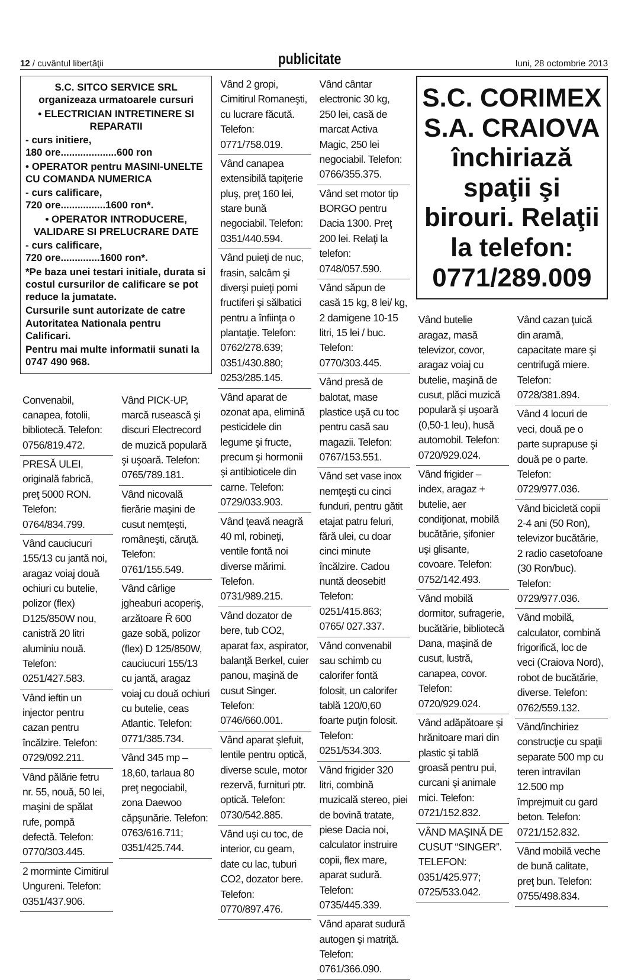12 / cuvântul libertăţii publicitate luni, 28 octombrie 2013
S.C. SITCO SERVICE SRL
organizeaza urmatoarele cursuri
• ELECTRICIAN INTRETINERE SI REPARATII
- curs initiere,
180 ore....................600 ron
• OPERATOR pentru MASINI-UNELTE CU COMANDA NUMERICA
- curs calificare,
720 ore................1600 ron*.
• OPERATOR INTRODUCERE, VALIDARE SI PRELUCRARE DATE
- curs calificare,
720 ore..............1600 ron*.
*Pe baza unei testari initiale, durata si costul cursurilor de calificare se pot reduce la jumatate.
Cursurile sunt autorizate de catre Autoritatea Nationala pentru Calificari.
Pentru mai multe informatii sunati la 0747 490 968.
Convenabil, canapea, fotolii, bibliotecă. Telefon: 0756/819.472.
PRESĂ ULEI, originală fabrică, preţ 5000 RON. Telefon: 0764/834.799.
Vând cauciucuri 155/13 cu jantă noi, aragaz voiaj două ochiuri cu butelie, polizor (flex) D125/850W nou, canistră 20 litri aluminiu nouă. Telefon: 0251/427.583.
Vând ieftin un injector pentru cazan pentru încălzire. Telefon: 0729/092.211.
Vând pălărie fetru nr. 55, nouă, 50 lei, maşini de spălat rufe, pompă defectă. Telefon: 0770/303.445.
2 morminte Cimitirul Ungureni. Telefon: 0351/437.906.
Vând PICK-UP, marcă rusească şi discuri Electrecord de muzică populară şi uşoară. Telefon: 0765/789.181.
Vând nicovală fierărie maşini de cusut nemţeşti, româneşti, căruţă. Telefon: 0761/155.549.
Vând cârlige jgheaburi acoperiş, arzătoare Ř 600 gaze sobă, polizor (flex) D 125/850W, cauciucuri 155/13 cu jantă, aragaz voiaj cu două ochiuri cu butelie, ceas Atlantic. Telefon: 0771/385.734.
Vând 345 mp – 18,60, tarlaua 80 preţ negociabil, zona Daewoo căpşunărie. Telefon: 0763/616.711; 0351/425.744.
Vând 2 gropi, Cimitirul Romaneşti, cu lucrare făcută. Telefon: 0771/758.019.
Vând canapea extensibilă tapiţerie pluş, preţ 160 lei, stare bună negociabil. Telefon: 0351/440.594.
Vând puieţi de nuc, frasin, salcâm şi diverşi puieţi pomi fructiferi şi sălbatici pentru a înfiinţa o plantaţie. Telefon: 0762/278.639; 0351/430.880; 0253/285.145.
Vând aparat de ozonat apa, elimină pesticidele din legume şi fructe, precum şi hormonii şi antibioticele din carne. Telefon: 0729/033.903.
Vând ţeavă neagră 40 ml, robineţi, ventile fontă noi diverse mărimi. Telefon. 0731/989.215.
Vând dozator de bere, tub CO2, aparat fax, aspirator, balanţă Berkel, cuier panou, maşină de cusut Singer. Telefon: 0746/660.001.
Vând aparat şlefuit, lentile pentru optică, diverse scule, motor rezervă, furnituri ptr. optică. Telefon: 0730/542.885.
Vând uşi cu toc, de interior, cu geam, date cu lac, tuburi CO2, dozator bere. Telefon: 0770/897.476.
Vând cântar electronic 30 kg, 250 lei, casă de marcat Activa Magic, 250 lei negociabil. Telefon: 0766/355.375.
Vând set motor tip BORGO pentru Dacia 1300. Preţ 200 lei. Relaţi la telefon: 0748/057.590.
Vând săpun de casă 15 kg, 8 lei/ kg, 2 damigene 10-15 litri, 15 lei / buc. Telefon: 0770/303.445.
Vând presă de balotat, mase plastice uşă cu toc pentru casă sau magazii. Telefon: 0767/153.551.
Vând set vase inox nemţeşti cu cinci funduri, pentru gătit etajat patru feluri, fără ulei, cu doar cinci minute încălzire. Cadou nuntă deosebit! Telefon: 0251/415.863; 0765/ 027.337.
Vând convenabil sau schimb cu calorifer fontă folosit, un calorifer tablă 120/0,60 foarte puţin folosit. Telefon: 0251/534.303.
Vând frigider 320 litri, combină muzicală stereo, piei de bovină tratate, piese Dacia noi, calculator instruire copii, flex mare, aparat sudură. Telefon: 0735/445.339.
Vând aparat sudură autogen şi matriţă. Telefon: 0761/366.090.
S.C. CORIMEX S.A. CRAIOVA închiriază spaţii şi birouri. Relaţii la telefon: 0771/289.009
Vând butelie aragaz, masă televizor, covor, aragaz voiaj cu butelie, maşină de cusut, plăci muzică populară şi uşoară (0,50-1 leu), husă automobil. Telefon: 0720/929.024.
Vând frigider – index, aragaz + butelie, aer condiţionat, mobilă bucătărie, şifonier uşi glisante, covoare. Telefon: 0752/142.493.
Vând mobilă dormitor, sufragerie, bucătărie, bibliotecă Dana, maşină de cusut, lustră, canapea, covor. Telefon: 0720/929.024.
Vând adăpătoare şi hrănitoare mari din plastic şi tablă groasă pentru pui, curcani şi animale mici. Telefon: 0721/152.832.
VÂND MAŞINĂ DE CUSUT “SINGER”. TELEFON: 0351/425.977; 0725/533.042.
Vând cazan ţuică din aramă, capacitate mare şi centrifugă miere. Telefon: 0728/381.894.
Vând 4 locuri de veci, două pe o parte suprapuse şi două pe o parte. Telefon: 0729/977.036.
Vând bicicletă copii 2-4 ani (50 Ron), televizor bucătărie, 2 radio casetofoane (30 Ron/buc). Telefon: 0729/977.036.
Vând mobilă, calculator, combină frigorifică, loc de veci (Craiova Nord), robot de bucătărie, diverse. Telefon: 0762/559.132.
Vând/închiriez construcţie cu spaţii separate 500 mp cu teren intravilan 12.500 mp împrejmuit cu gard beton. Telefon: 0721/152.832.
Vând mobilă veche de bună calitate, preţ bun. Telefon: 0755/498.834.